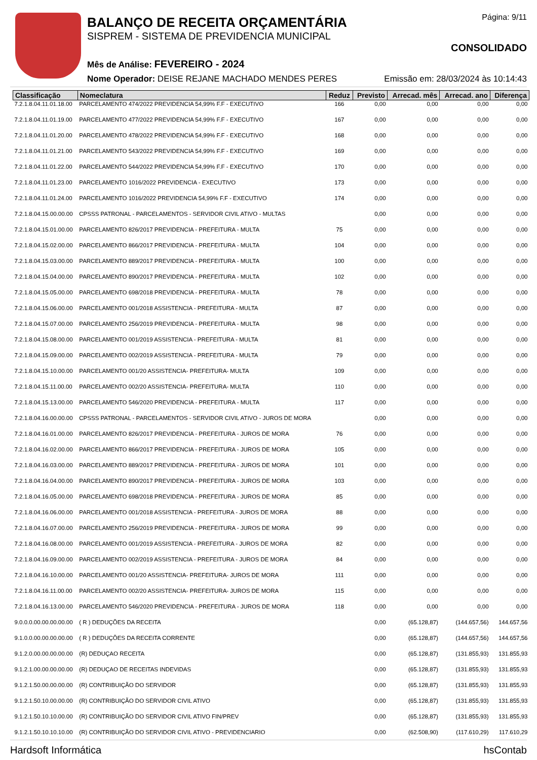BALANÇO DE RECEITA ORÇAMENTÁRIA
SISPREM - SISTEMA DE PREVIDENCIA MUNICIPAL
Mês de Análise: FEVEREIRO - 2024
Nome Operador: DEISE REJANE MACHADO MENDES PERES
Página: 9/11
CONSOLIDADO
Emissão em: 28/03/2024 às 10:14:43
| Classificação | Nomeclatura | Reduz | Previsto | Arrecad. mês | Arrecad. ano | Diferença |
| --- | --- | --- | --- | --- | --- | --- |
| 7.2.1.8.04.11.01.18.00 | PARCELAMENTO 474/2022 PREVIDENCIA 54,99% F.F - EXECUTIVO | 166 | 0,00 | 0,00 | 0,00 | 0,00 |
| 7.2.1.8.04.11.01.19.00 | PARCELAMENTO 477/2022 PREVIDENCIA 54,99% F.F - EXECUTIVO | 167 | 0,00 | 0,00 | 0,00 | 0,00 |
| 7.2.1.8.04.11.01.20.00 | PARCELAMENTO 478/2022 PREVIDENCIA 54,99% F.F - EXECUTIVO | 168 | 0,00 | 0,00 | 0,00 | 0,00 |
| 7.2.1.8.04.11.01.21.00 | PARCELAMENTO 543/2022 PREVIDENCIA 54,99% F.F - EXECUTIVO | 169 | 0,00 | 0,00 | 0,00 | 0,00 |
| 7.2.1.8.04.11.01.22.00 | PARCELAMENTO 544/2022 PREVIDENCIA 54,99% F.F - EXECUTIVO | 170 | 0,00 | 0,00 | 0,00 | 0,00 |
| 7.2.1.8.04.11.01.23.00 | PARCELAMENTO 1016/2022 PREVIDENCIA - EXECUTIVO | 173 | 0,00 | 0,00 | 0,00 | 0,00 |
| 7.2.1.8.04.11.01.24.00 | PARCELAMENTO 1016/2022 PREVIDENCIA 54,99% F.F - EXECUTIVO | 174 | 0,00 | 0,00 | 0,00 | 0,00 |
| 7.2.1.8.04.15.00.00.00 | CPSSS PATRONAL - PARCELAMENTOS - SERVIDOR CIVIL ATIVO - MULTAS | | 0,00 | 0,00 | 0,00 | 0,00 |
| 7.2.1.8.04.15.01.00.00 | PARCELAMENTO 826/2017 PREVIDENCIA - PREFEITURA - MULTA | 75 | 0,00 | 0,00 | 0,00 | 0,00 |
| 7.2.1.8.04.15.02.00.00 | PARCELAMENTO 866/2017 PREVIDENCIA - PREFEITURA - MULTA | 104 | 0,00 | 0,00 | 0,00 | 0,00 |
| 7.2.1.8.04.15.03.00.00 | PARCELAMENTO 889/2017 PREVIDENCIA - PREFEITURA - MULTA | 100 | 0,00 | 0,00 | 0,00 | 0,00 |
| 7.2.1.8.04.15.04.00.00 | PARCELAMENTO 890/2017 PREVIDENCIA - PREFEITURA - MULTA | 102 | 0,00 | 0,00 | 0,00 | 0,00 |
| 7.2.1.8.04.15.05.00.00 | PARCELAMENTO 698/2018 PREVIDENCIA - PREFEITURA - MULTA | 78 | 0,00 | 0,00 | 0,00 | 0,00 |
| 7.2.1.8.04.15.06.00.00 | PARCELAMENTO 001/2018 ASSISTENCIA - PREFEITURA - MULTA | 87 | 0,00 | 0,00 | 0,00 | 0,00 |
| 7.2.1.8.04.15.07.00.00 | PARCELAMENTO 256/2019 PREVIDENCIA - PREFEITURA - MULTA | 98 | 0,00 | 0,00 | 0,00 | 0,00 |
| 7.2.1.8.04.15.08.00.00 | PARCELAMENTO 001/2019 ASSISTENCIA - PREFEITURA - MULTA | 81 | 0,00 | 0,00 | 0,00 | 0,00 |
| 7.2.1.8.04.15.09.00.00 | PARCELAMENTO 002/2019 ASSISTENCIA - PREFEITURA - MULTA | 79 | 0,00 | 0,00 | 0,00 | 0,00 |
| 7.2.1.8.04.15.10.00.00 | PARCELAMENTO 001/20 ASSISTENCIA- PREFEITURA- MULTA | 109 | 0,00 | 0,00 | 0,00 | 0,00 |
| 7.2.1.8.04.15.11.00.00 | PARCELAMENTO 002/20 ASSISTENCIA- PREFEITURA- MULTA | 110 | 0,00 | 0,00 | 0,00 | 0,00 |
| 7.2.1.8.04.15.13.00.00 | PARCELAMENTO 546/2020 PREVIDENCIA - PREFEITURA - MULTA | 117 | 0,00 | 0,00 | 0,00 | 0,00 |
| 7.2.1.8.04.16.00.00.00 | CPSSS PATRONAL - PARCELAMENTOS - SERVIDOR CIVIL ATIVO - JUROS DE MORA | | 0,00 | 0,00 | 0,00 | 0,00 |
| 7.2.1.8.04.16.01.00.00 | PARCELAMENTO 826/2017 PREVIDENCIA - PREFEITURA - JUROS DE MORA | 76 | 0,00 | 0,00 | 0,00 | 0,00 |
| 7.2.1.8.04.16.02.00.00 | PARCELAMENTO 866/2017 PREVIDENCIA - PREFEITURA - JUROS DE MORA | 105 | 0,00 | 0,00 | 0,00 | 0,00 |
| 7.2.1.8.04.16.03.00.00 | PARCELAMENTO 889/2017 PREVIDENCIA - PREFEITURA - JUROS DE MORA | 101 | 0,00 | 0,00 | 0,00 | 0,00 |
| 7.2.1.8.04.16.04.00.00 | PARCELAMENTO 890/2017 PREVIDENCIA - PREFEITURA - JUROS DE MORA | 103 | 0,00 | 0,00 | 0,00 | 0,00 |
| 7.2.1.8.04.16.05.00.00 | PARCELAMENTO 698/2018 PREVIDENCIA - PREFEITURA - JUROS DE MORA | 85 | 0,00 | 0,00 | 0,00 | 0,00 |
| 7.2.1.8.04.16.06.00.00 | PARCELAMENTO 001/2018 ASSISTENCIA - PREFEITURA - JUROS DE MORA | 88 | 0,00 | 0,00 | 0,00 | 0,00 |
| 7.2.1.8.04.16.07.00.00 | PARCELAMENTO 256/2019 PREVIDENCIA - PREFEITURA - JUROS DE MORA | 99 | 0,00 | 0,00 | 0,00 | 0,00 |
| 7.2.1.8.04.16.08.00.00 | PARCELAMENTO 001/2019 ASSISTENCIA - PREFEITURA - JUROS DE MORA | 82 | 0,00 | 0,00 | 0,00 | 0,00 |
| 7.2.1.8.04.16.09.00.00 | PARCELAMENTO 002/2019 ASSISTENCIA - PREFEITURA - JUROS DE MORA | 84 | 0,00 | 0,00 | 0,00 | 0,00 |
| 7.2.1.8.04.16.10.00.00 | PARCELAMENTO 001/20 ASSISTENCIA- PREFEITURA- JUROS DE MORA | 111 | 0,00 | 0,00 | 0,00 | 0,00 |
| 7.2.1.8.04.16.11.00.00 | PARCELAMENTO 002/20 ASSISTENCIA- PREFEITURA- JUROS DE MORA | 115 | 0,00 | 0,00 | 0,00 | 0,00 |
| 7.2.1.8.04.16.13.00.00 | PARCELAMENTO 546/2020 PREVIDENCIA - PREFEITURA - JUROS DE MORA | 118 | 0,00 | 0,00 | 0,00 | 0,00 |
| 9.0.0.0.00.00.00.00.00 | ( R ) DEDUÇÕES DA RECEITA | | 0,00 | (65.128,87) | (144.657,56) | 144.657,56 |
| 9.1.0.0.00.00.00.00.00 | ( R ) DEDUÇÕES DA RECEITA CORRENTE | | 0,00 | (65.128,87) | (144.657,56) | 144.657,56 |
| 9.1.2.0.00.00.00.00.00 | (R) DEDUÇAO RECEITA | | 0,00 | (65.128,87) | (131.855,93) | 131.855,93 |
| 9.1.2.1.00.00.00.00.00 | (R) DEDUÇAO DE RECEITAS INDEVIDAS | | 0,00 | (65.128,87) | (131.855,93) | 131.855,93 |
| 9.1.2.1.50.00.00.00.00 | (R) CONTRIBUIÇÃO DO SERVIDOR | | 0,00 | (65.128,87) | (131.855,93) | 131.855,93 |
| 9.1.2.1.50.10.00.00.00 | (R) CONTRIBUIÇÃO DO SERVIDOR CIVIL ATIVO | | 0,00 | (65.128,87) | (131.855,93) | 131.855,93 |
| 9.1.2.1.50.10.10.00.00 | (R) CONTRIBUIÇÃO DO SERVIDOR CIVIL ATIVO FIN/PREV | | 0,00 | (65.128,87) | (131.855,93) | 131.855,93 |
| 9.1.2.1.50.10.10.10.00 | (R) CONTRIBUIÇÃO DO SERVIDOR CIVIL ATIVO - PREVIDENCIARIO | | 0,00 | (62.508,90) | (117.610,29) | 117.610,29 |
Hardsoft Informática hsContab